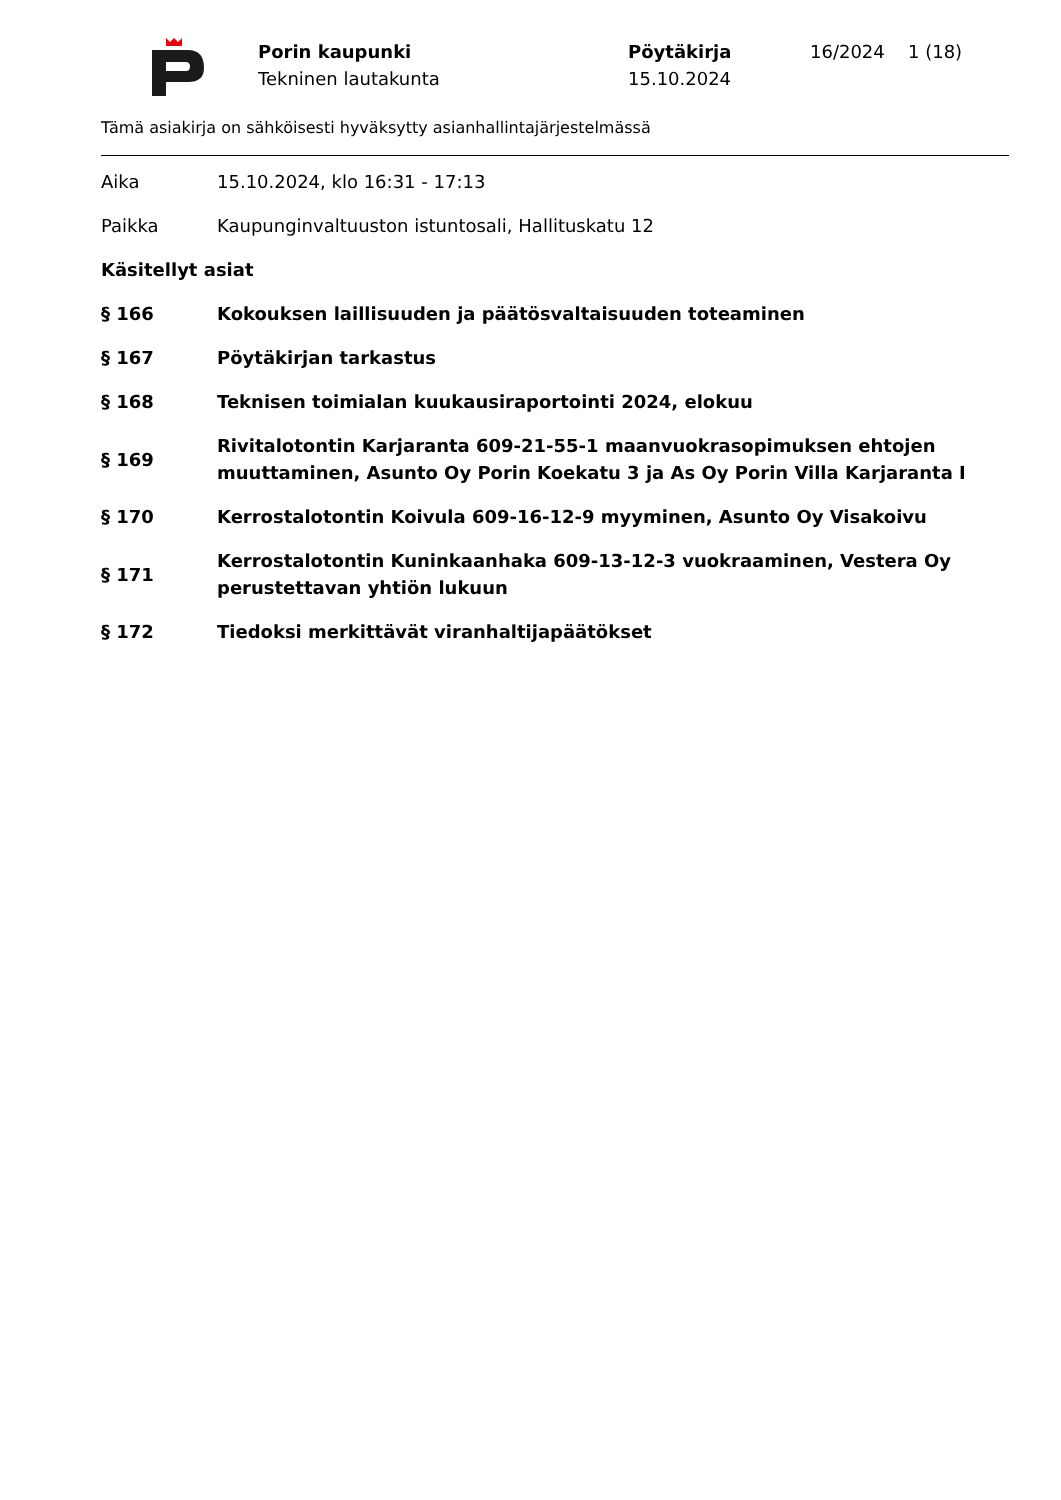Porin kaupunki
Tekninen lautakunta
Pöytäkirja
15.10.2024
16/2024 1 (18)
Tämä asiakirja on sähköisesti hyväksytty asianhallintajärjestelmässä
Aika 15.10.2024, klo 16:31 - 17:13
Paikka Kaupunginvaltuuston istuntosali, Hallituskatu 12
Käsitellyt asiat
§ 166 Kokouksen laillisuuden ja päätösvaltaisuuden toteaminen
§ 167 Pöytäkirjan tarkastus
§ 168 Teknisen toimialan kuukausiraportointi 2024, elokuu
§ 169
Rivitalotontin Karjaranta 609-21-55-1 maanvuokrasopimuksen ehtojen muuttaminen, Asunto Oy Porin Koekatu 3 ja As Oy Porin Villa Karjaranta I
§ 170 Kerrostalotontin Koivula 609-16-12-9 myyminen, Asunto Oy Visakoivu
§ 171
Kerrostalotontin Kuninkaanhaka 609-13-12-3 vuokraaminen, Vestera Oy perustettavan yhtiön lukuun
§ 172 Tiedoksi merkittävät viranhaltijapäätökset